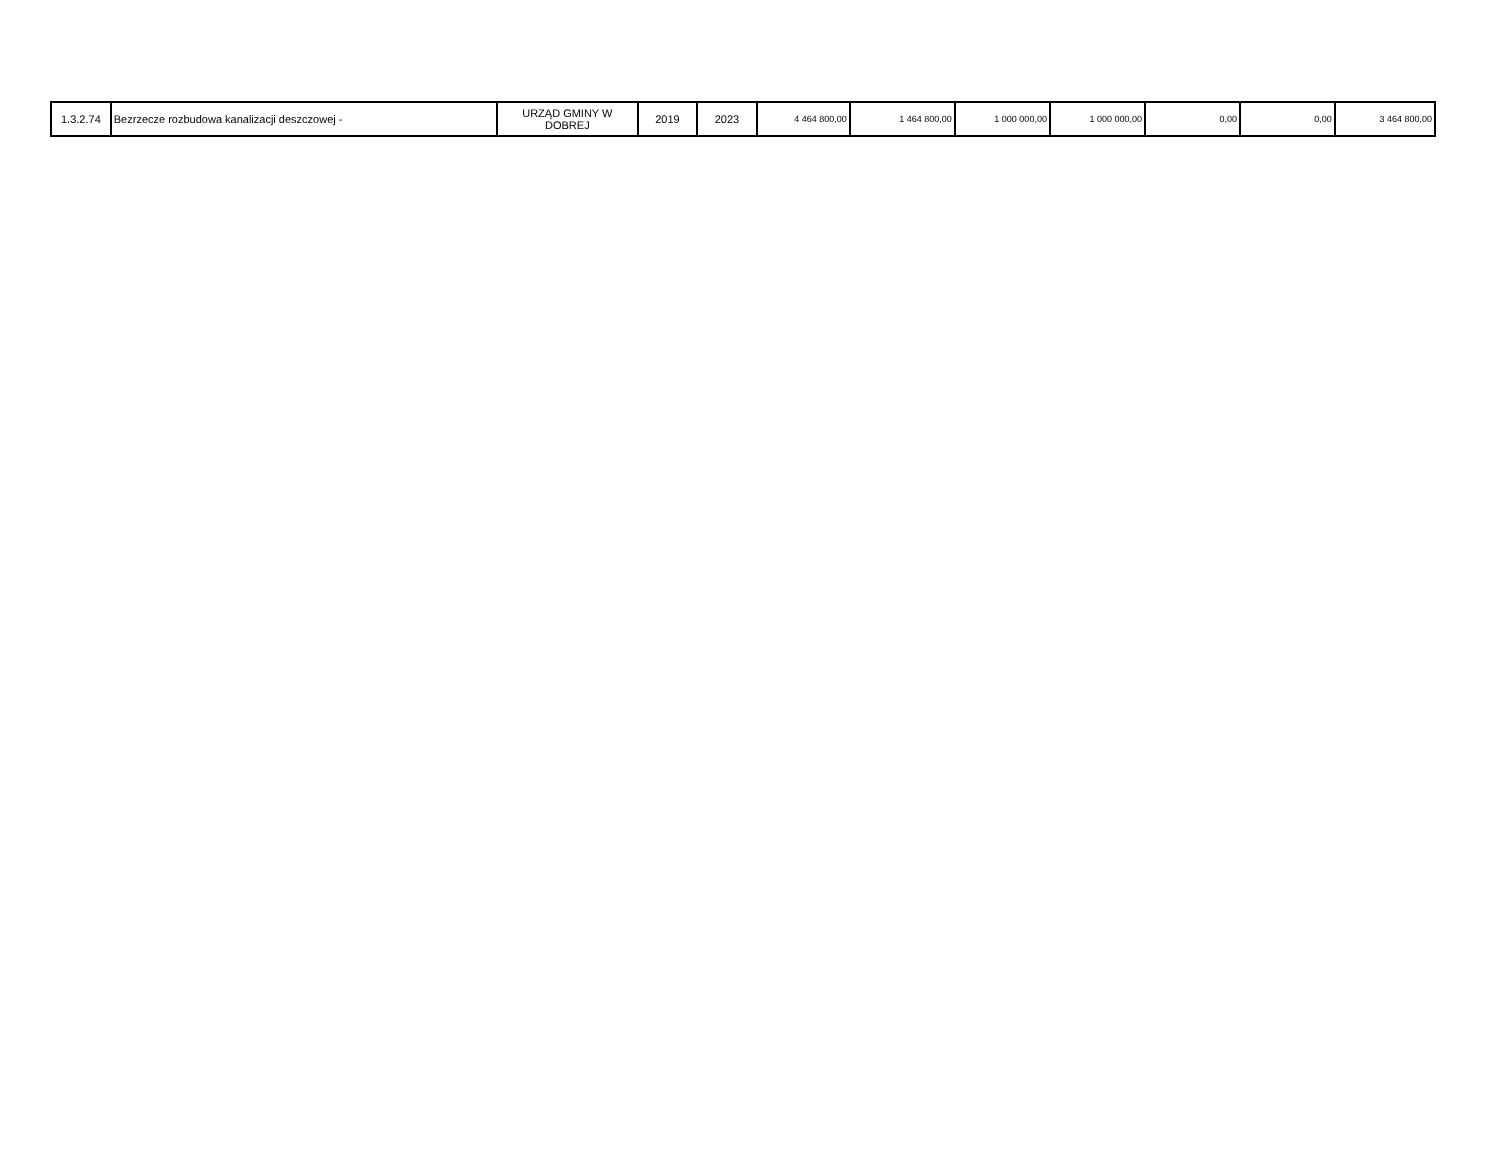| 1.3.2.74 | Bezrzecze rozbudowa kanalizacji deszczowej - | URZĄD GMINY W DOBREJ | 2019 | 2023 | 4 464 800,00 | 1 464 800,00 | 1 000 000,00 | 1 000 000,00 | 0,00 | 0,00 | 3 464 800,00 |